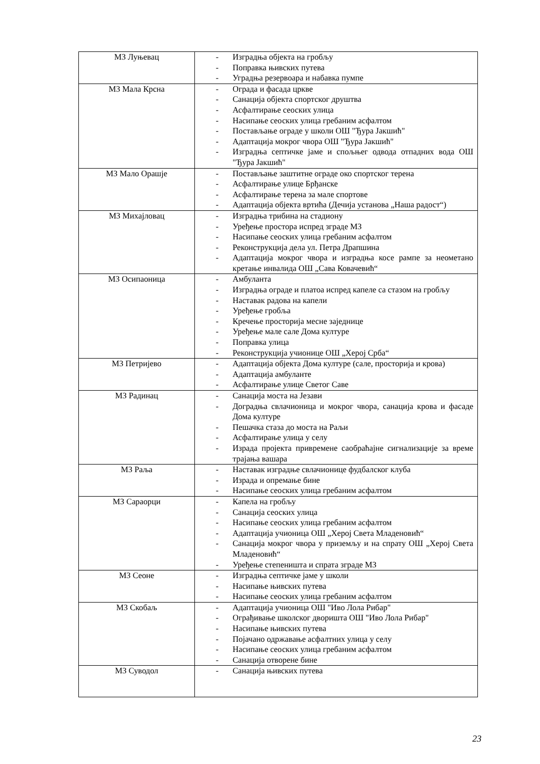| МЗ Луњевац | - Изградња објекта на гробљу - Поправка њивских путева - Уградња резервоара и набавка пумпе |
| МЗ Мала Крсна | - Ограда и фасада цркве - Санација објекта спортског друштва - Асфалтирање сеоских улица - Насипање сеоских улица гребаним асфалтом - Постављање ограде у школи ОШ "Ђура Јакшић" - Адаптација мокрог чвора ОШ "Ђура Јакшић" - Изградња септичке јаме и спољњег одвода отпадних вода ОШ "Ђура Јакшић" |
| МЗ Мало Орашје | - Постављање заштитне ограде око спортског терена - Асфалтирање улице Брђанске - Асфалтирање терена за мале спортове - Адаптација објекта вртића (Дечија установа „Наша радост“) |
| МЗ Михајловац | - Изградња трибина на стадиону - Уређење простора испред зграде МЗ - Насипање сеоских улица гребаним асфалтом - Реконструкција дела ул. Петра Драпшина - Адаптација мокрог чвора и изградња косе рампе за неометано кретање инвалида ОШ „Сава Ковачевић“ |
| МЗ Осипаоница | - Амбуланта - Изградња ограде и платоа испред капеле са стазом на гробљу - Наставак радова на капели - Уређење гробља - Кречење просторија месне заједнице - Уређење мале сале Дома културе - Поправка улица - Реконструкција учионице ОШ „Херој Срба“ |
| МЗ Петријево | - Адаптација објекта Дома културе (сале, просторија и крова) - Адаптација амбуланте - Асфалтирање улице Светог Саве |
| МЗ Радинац | - Санација моста на Језави - Доградња свлачионица и мокрог чвора, санација крова и фасаде Дома културе - Пешачка стаза до моста на Раљи - Асфалтирање улица у селу - Израда пројекта привремене саобраћајне сигнализације за време трајања вашара |
| МЗ Раља | - Наставак изградње свлачионице фудбалског клуба - Израда и опремање бине - Насипање сеоских улица гребаним асфалтом |
| МЗ Сараорци | - Капела на гробљу - Санација сеоских улица - Насипање сеоских улица гребаним асфалтом - Адаптација учионица ОШ „Херој Света Младеновић“ - Санација мокрог чвора у приземљу и на спрату ОШ „Херој Света Младеновић“ - Уређење степеништа и спрата зграде МЗ |
| МЗ Сеоне | - Изградња септичке јаме у школи - Насипање њивских путева - Насипање сеоских улица гребаним асфалтом |
| МЗ Скобаљ | - Адаптација учионица ОШ "Иво Лола Рибар" - Ограђивање школског дворишта ОШ "Иво Лола Рибар" - Насипање њивских путева - Појачано одржавање асфалтних улица у селу - Насипање сеоских улица гребаним асфалтом - Санација отворене бине |
| МЗ Суводол | - Санација њивских путева |
23